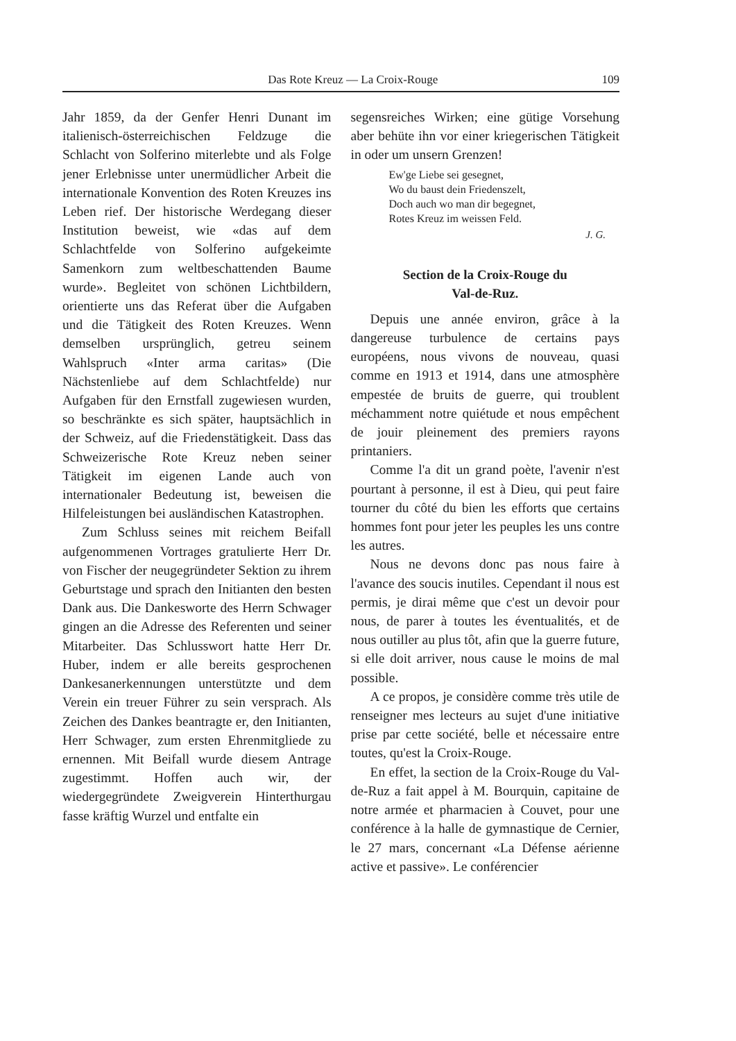Das Rote Kreuz — La Croix-Rouge 109
Jahr 1859, da der Genfer Henri Dunant im italienisch-österreichischen Feldzuge die Schlacht von Solferino miterlebte und als Folge jener Erlebnisse unter unermüdlicher Arbeit die internationale Konvention des Roten Kreuzes ins Leben rief. Der historische Werdegang dieser Institution beweist, wie «das auf dem Schlachtfelde von Solferino aufgekeimte Samenkorn zum weltbeschattenden Baume wurde». Begleitet von schönen Lichtbildern, orientierte uns das Referat über die Aufgaben und die Tätigkeit des Roten Kreuzes. Wenn demselben ursprünglich, getreu seinem Wahlspruch «Inter arma caritas» (Die Nächstenliebe auf dem Schlachtfelde) nur Aufgaben für den Ernstfall zugewiesen wurden, so beschränkte es sich später, hauptsächlich in der Schweiz, auf die Friedenstätigkeit. Dass das Schweizerische Rote Kreuz neben seiner Tätigkeit im eigenen Lande auch von internationaler Bedeutung ist, beweisen die Hilfeleistungen bei ausländischen Katastrophen.
Zum Schluss seines mit reichem Beifall aufgenommenen Vortrages gratulierte Herr Dr. von Fischer der neugegründeter Sektion zu ihrem Geburtstage und sprach den Initianten den besten Dank aus. Die Dankesworte des Herrn Schwager gingen an die Adresse des Referenten und seiner Mitarbeiter. Das Schlusswort hatte Herr Dr. Huber, indem er alle bereits gesprochenen Dankesanerkennungen unterstützte und dem Verein ein treuer Führer zu sein versprach. Als Zeichen des Dankes beantragte er, den Initianten, Herr Schwager, zum ersten Ehrenmitgliede zu ernennen. Mit Beifall wurde diesem Antrage zugestimmt. Hoffen auch wir, der wiedergegründete Zweigverein Hinterthurgau fasse kräftig Wurzel und entfalte ein
segensreiches Wirken; eine gütige Vorsehung aber behüte ihn vor einer kriegerischen Tätigkeit in oder um unsern Grenzen!
Ew'ge Liebe sei gesegnet,
Wo du baust dein Friedenszelt,
Doch auch wo man dir begegnet,
Rotes Kreuz im weissen Feld.
J. G.
Section de la Croix-Rouge du
Val-de-Ruz.
Depuis une année environ, grâce à la dangereuse turbulence de certains pays européens, nous vivons de nouveau, quasi comme en 1913 et 1914, dans une atmosphère empestée de bruits de guerre, qui troublent méchamment notre quiétude et nous empêchent de jouir pleinement des premiers rayons printaniers.
Comme l'a dit un grand poète, l'avenir n'est pourtant à personne, il est à Dieu, qui peut faire tourner du côté du bien les efforts que certains hommes font pour jeter les peuples les uns contre les autres.
Nous ne devons donc pas nous faire à l'avance des soucis inutiles. Cependant il nous est permis, je dirai même que c'est un devoir pour nous, de parer à toutes les éventualités, et de nous outiller au plus tôt, afin que la guerre future, si elle doit arriver, nous cause le moins de mal possible.
A ce propos, je considère comme très utile de renseigner mes lecteurs au sujet d'une initiative prise par cette société, belle et nécessaire entre toutes, qu'est la Croix-Rouge.
En effet, la section de la Croix-Rouge du Val-de-Ruz a fait appel à M. Bourquin, capitaine de notre armée et pharmacien à Couvet, pour une conférence à la halle de gymnastique de Cernier, le 27 mars, concernant «La Défense aérienne active et passive». Le conférencier